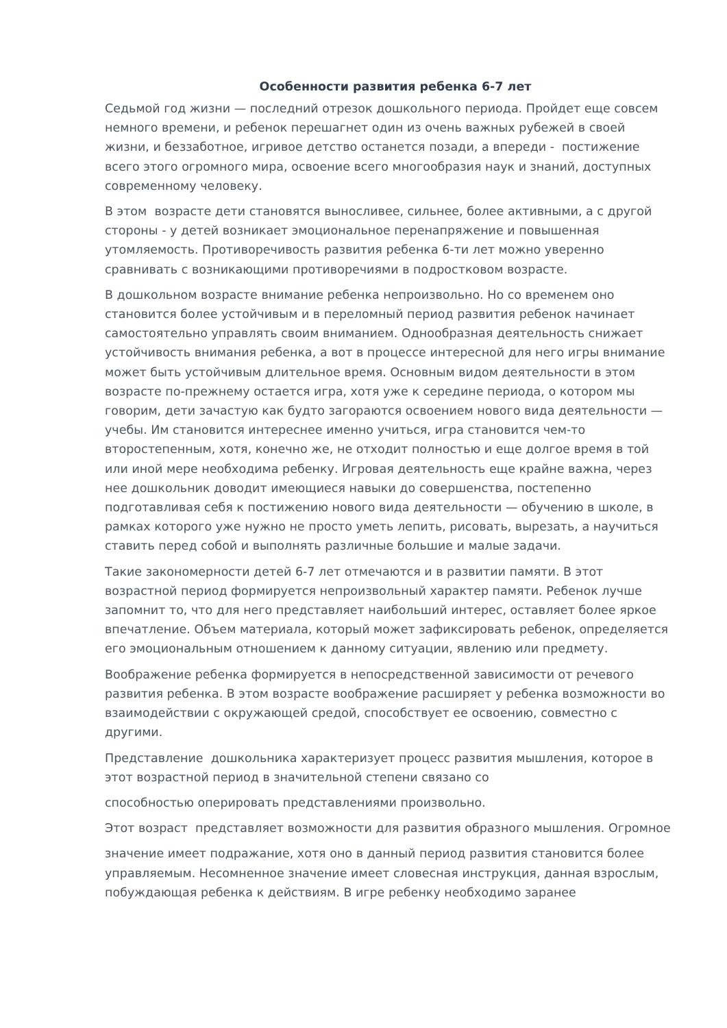Особенности развития ребенка 6-7 лет
Седьмой год жизни — последний отрезок дошкольного периода. Пройдет еще совсем немного времени, и ребенок перешагнет один из очень важных рубежей в своей жизни, и беззаботное, игривое детство останется позади, а впереди - постижение всего этого огромного мира, освоение всего многообразия наук и знаний, доступных современному человеку.
В этом возрасте дети становятся выносливее, сильнее, более активными, а с другой стороны - у детей возникает эмоциональное перенапряжение и повышенная утомляемость. Противоречивость развития ребенка 6-ти лет можно уверенно сравнивать с возникающими противоречиями в подростковом возрасте.
В дошкольном возрасте внимание ребенка непроизвольно. Но со временем оно становится более устойчивым и в переломный период развития ребенок начинает самостоятельно управлять своим вниманием. Однообразная деятельность снижает устойчивость внимания ребенка, а вот в процессе интересной для него игры внимание может быть устойчивым длительное время. Основным видом деятельности в этом возрасте по-прежнему остается игра, хотя уже к середине периода, о котором мы говорим, дети зачастую как будто загораются освоением нового вида деятельности — учебы. Им становится интереснее именно учиться, игра становится чем-то второстепенным, хотя, конечно же, не отходит полностью и еще долгое время в той или иной мере необходима ребенку. Игровая деятельность еще крайне важна, через нее дошкольник доводит имеющиеся навыки до совершенства, постепенно подготавливая себя к постижению нового вида деятельности — обучению в школе, в рамках которого уже нужно не просто уметь лепить, рисовать, вырезать, а научиться ставить перед собой и выполнять различные большие и малые задачи.
Такие закономерности детей 6-7 лет отмечаются и в развитии памяти. В этот возрастной период формируется непроизвольный характер памяти. Ребенок лучше запомнит то, что для него представляет наибольший интерес, оставляет более яркое впечатление. Объем материала, который может зафиксировать ребенок, определяется его эмоциональным отношением к данному ситуации, явлению или предмету.
Воображение ребенка формируется в непосредственной зависимости от речевого развития ребенка. В этом возрасте воображение расширяет у ребенка возможности во взаимодействии с окружающей средой, способствует ее освоению, совместно с другими.
Представление дошкольника характеризует процесс развития мышления, которое в этот возрастной период в значительной степени связано со
способностью оперировать представлениями произвольно.
Этот возраст представляет возможности для развития образного мышления. Огромное
значение имеет подражание, хотя оно в данный период развития становится более управляемым. Несомненное значение имеет словесная инструкция, данная взрослым, побуждающая ребенка к действиям. В игре ребенку необходимо заранее